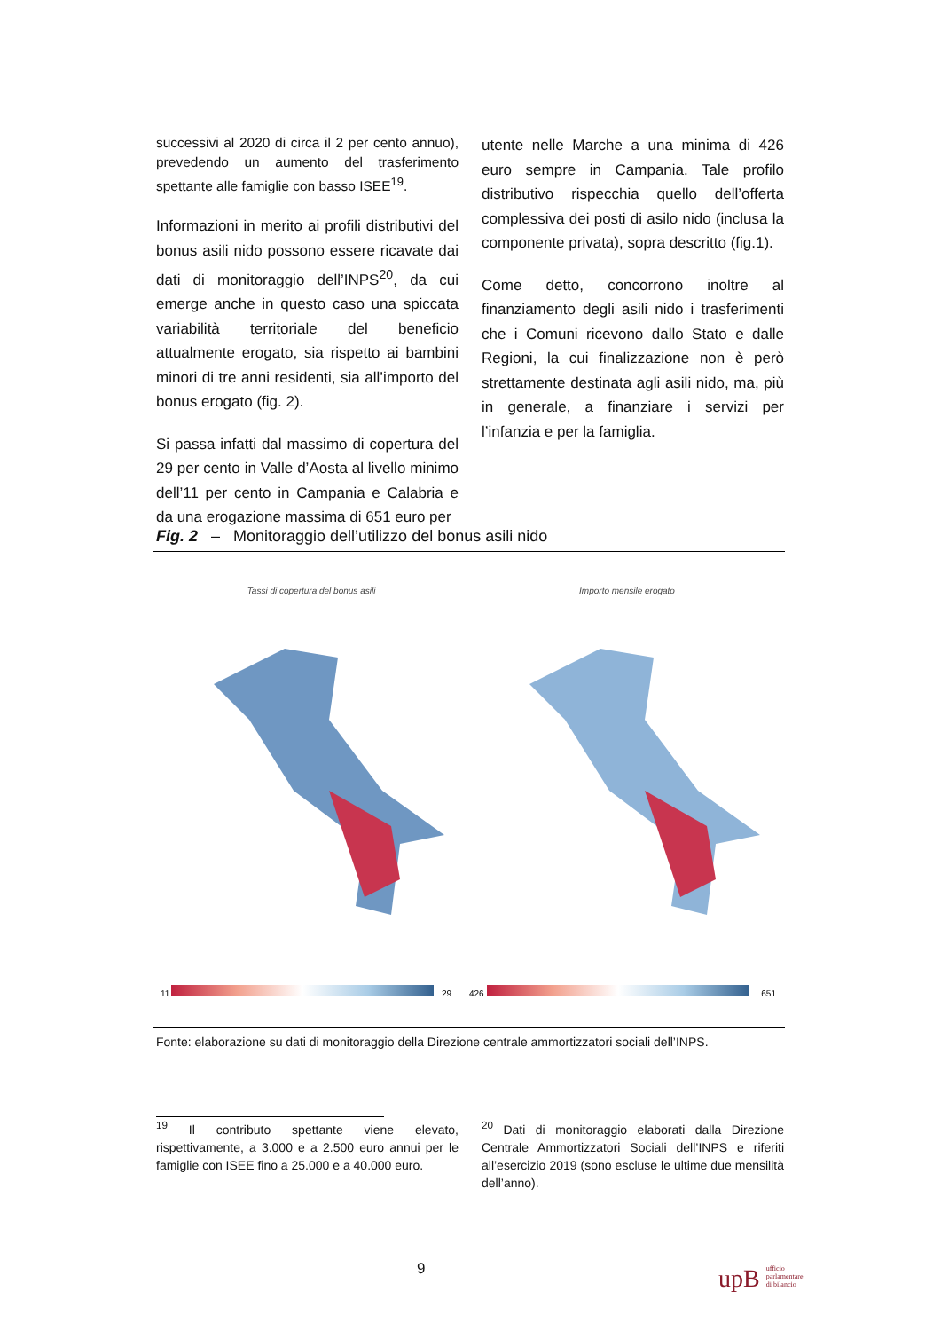successivi al 2020 di circa il 2 per cento annuo), prevedendo un aumento del trasferimento spettante alle famiglie con basso ISEE<sup>19</sup>.
Informazioni in merito ai profili distributivi del bonus asili nido possono essere ricavate dai dati di monitoraggio dell’INPS<sup>20</sup>, da cui emerge anche in questo caso una spiccata variabilità territoriale del beneficio attualmente erogato, sia rispetto ai bambini minori di tre anni residenti, sia all’importo del bonus erogato (fig. 2).
Si passa infatti dal massimo di copertura del 29 per cento in Valle d’Aosta al livello minimo dell’11 per cento in Campania e Calabria e da una erogazione massima di 651 euro per
utente nelle Marche a una minima di 426 euro sempre in Campania. Tale profilo distributivo rispecchia quello dell’offerta complessiva dei posti di asilo nido (inclusa la componente privata), sopra descritto (fig.1).
Come detto, concorrono inoltre al finanziamento degli asili nido i trasferimenti che i Comuni ricevono dallo Stato e dalle Regioni, la cui finalizzazione non è però strettamente destinata agli asili nido, ma, più in generale, a finanziare i servizi per l’infanzia e per la famiglia.
Fig. 2 – Monitoraggio dell’utilizzo del bonus asili nido
Tassi di copertura del bonus asili
11 29
Importo mensile erogato
426 651
Fonte: elaborazione su dati di monitoraggio della Direzione centrale ammortizzatori sociali dell’INPS.
<sup>19</sup> Il contributo spettante viene elevato, rispettivamente, a 3.000 e a 2.500 euro annui per le famiglie con ISEE fino a 25.000 e a 40.000 euro.
<sup>20</sup> Dati di monitoraggio elaborati dalla Direzione Centrale Ammortizzatori Sociali dell’INPS e riferiti all’esercizio 2019 (sono escluse le ultime due mensilità dell’anno).
9
upB ufficio
parlamentare
di bilancio